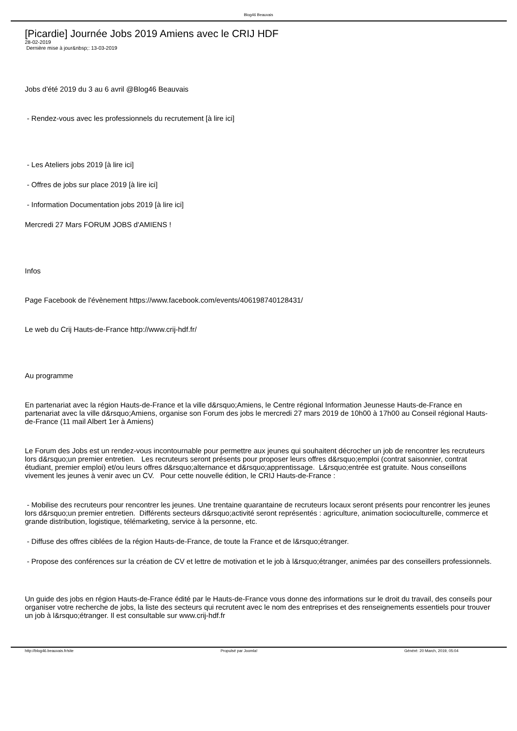Blog46 Beauvais
[Picardie] Journée Jobs 2019 Amiens avec le CRIJ HDF
28-02-2019
Dernière mise à jour&nbsp;: 13-03-2019
Jobs d'été 2019 du 3 au 6 avril @Blog46 Beauvais
- Rendez-vous avec les professionnels du recrutement [à lire ici]
- Les Ateliers jobs 2019 [à lire ici]
- Offres de jobs sur place 2019 [à lire ici]
- Information Documentation jobs 2019 [à lire ici]
Mercredi 27 Mars FORUM JOBS d'AMIENS !
Infos
Page Facebook de l'évènement https://www.facebook.com/events/406198740128431/
Le web du Crij Hauts-de-France http://www.crij-hdf.fr/
Au programme
En partenariat avec la région Hauts-de-France et la ville d&rsquo;Amiens, le Centre régional Information Jeunesse Hauts-de-France en partenariat avec la ville d&rsquo;Amiens, organise son Forum des jobs le mercredi 27 mars 2019 de 10h00 à 17h00 au Conseil régional Hauts-de-France (11 mail Albert 1er à Amiens)
Le Forum des Jobs est un rendez-vous incontournable pour permettre aux jeunes qui souhaitent décrocher un job de rencontrer les recruteurs lors d&rsquo;un premier entretien. Les recruteurs seront présents pour proposer leurs offres d&rsquo;emploi (contrat saisonnier, contrat étudiant, premier emploi) et/ou leurs offres d&rsquo;alternance et d&rsquo;apprentissage. L&rsquo;entrée est gratuite. Nous conseillons vivement les jeunes à venir avec un CV. Pour cette nouvelle édition, le CRIJ Hauts-de-France :
- Mobilise des recruteurs pour rencontrer les jeunes. Une trentaine quarantaine de recruteurs locaux seront présents pour rencontrer les jeunes lors d&rsquo;un premier entretien. Différents secteurs d&rsquo;activité seront représentés : agriculture, animation socioculturelle, commerce et grande distribution, logistique, télémarketing, service à la personne, etc.
- Diffuse des offres ciblées de la région Hauts-de-France, de toute la France et de l&rsquo;étranger.
- Propose des conférences sur la création de CV et lettre de motivation et le job à l&rsquo;étranger, animées par des conseillers professionnels.
Un guide des jobs en région Hauts-de-France édité par le Hauts-de-France vous donne des informations sur le droit du travail, des conseils pour organiser votre recherche de jobs, la liste des secteurs qui recrutent avec le nom des entreprises et des renseignements essentiels pour trouver un job à l&rsquo;étranger. Il est consultable sur www.crij-hdf.fr
http://blog46.beauvais.fr/site Propulsé par Joomla! Généré: 20 March, 2019, 05:04